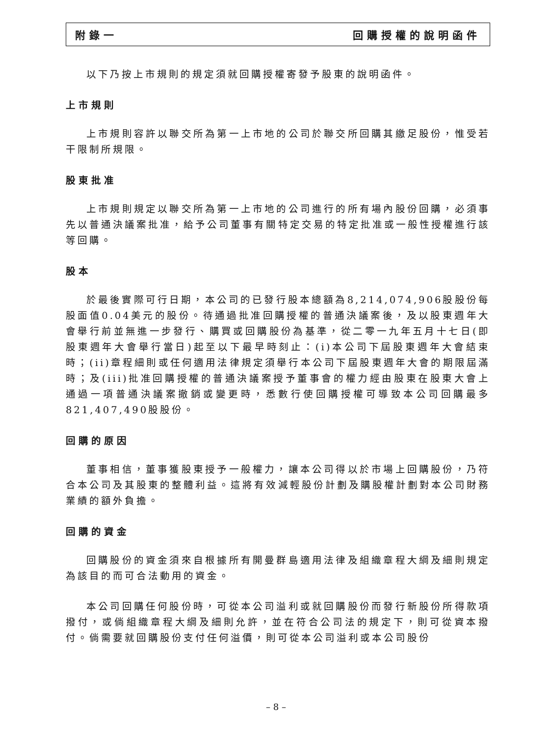附錄一 回購授權的說明函件
以下乃按上市規則的規定須就回購授權寄發予股東的說明函件。
上市規則
上市規則容許以聯交所為第一上市地的公司於聯交所回購其繳足股份，惟受若干限制所規限。
股東批准
上市規則規定以聯交所為第一上市地的公司進行的所有場內股份回購，必須事先以普通決議案批准，給予公司董事有關特定交易的特定批准或一般性授權進行該等回購。
股本
於最後實際可行日期，本公司的已發行股本總額為8,214,074,906股股份每股面值0.04美元的股份。待通過批准回購授權的普通決議案後，及以股東週年大會舉行前並無進一步發行、購買或回購股份為基準，從二零一九年五月十七日(即股東週年大會舉行當日)起至以下最早時刻止：(i)本公司下屆股東週年大會結束時；(ii)章程細則或任何適用法律規定須舉行本公司下屆股東週年大會的期限屆滿時；及(iii)批准回購授權的普通決議案授予董事會的權力經由股東在股東大會上通過一項普通決議案撤銷或變更時，悉數行使回購授權可導致本公司回購最多821,407,490股股份。
回購的原因
董事相信，董事獲股東授予一般權力，讓本公司得以於市場上回購股份，乃符合本公司及其股東的整體利益。這將有效減輕股份計劃及購股權計劃對本公司財務業績的額外負擔。
回購的資金
回購股份的資金須來自根據所有開曼群島適用法律及組織章程大綱及細則規定為該目的而可合法動用的資金。
本公司回購任何股份時，可從本公司溢利或就回購股份而發行新股份所得款項撥付，或倘組織章程大綱及細則允許，並在符合公司法的規定下，則可從資本撥付。倘需要就回購股份支付任何溢價，則可從本公司溢利或本公司股份
– 8 –